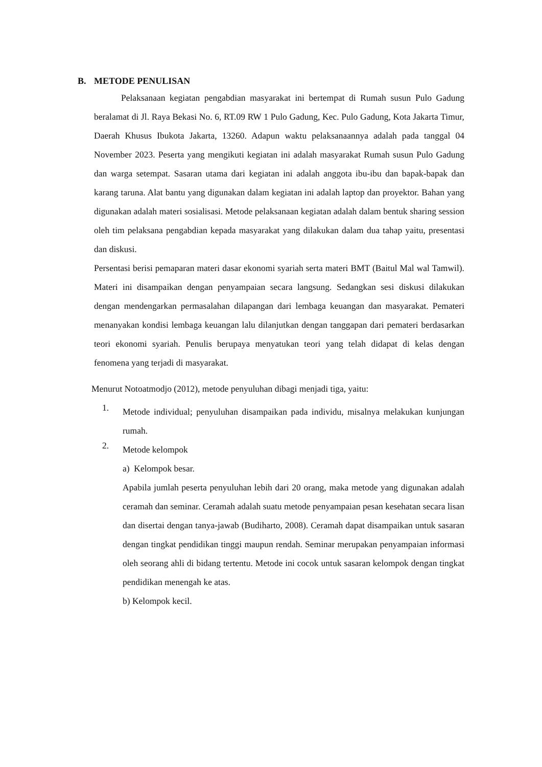B. METODE PENULISAN
Pelaksanaan kegiatan pengabdian masyarakat ini bertempat di Rumah susun Pulo Gadung beralamat di Jl. Raya Bekasi No. 6, RT.09 RW 1 Pulo Gadung, Kec. Pulo Gadung, Kota Jakarta Timur, Daerah Khusus Ibukota Jakarta, 13260. Adapun waktu pelaksanaannya adalah pada tanggal 04 November 2023. Peserta yang mengikuti kegiatan ini adalah masyarakat Rumah susun Pulo Gadung dan warga setempat. Sasaran utama dari kegiatan ini adalah anggota ibu-ibu dan bapak-bapak dan karang taruna. Alat bantu yang digunakan dalam kegiatan ini adalah laptop dan proyektor. Bahan yang digunakan adalah materi sosialisasi. Metode pelaksanaan kegiatan adalah dalam bentuk sharing session oleh tim pelaksana pengabdian kepada masyarakat yang dilakukan dalam dua tahap yaitu, presentasi dan diskusi.
Persentasi berisi pemaparan materi dasar ekonomi syariah serta materi BMT (Baitul Mal wal Tamwil). Materi ini disampaikan dengan penyampaian secara langsung. Sedangkan sesi diskusi dilakukan dengan mendengarkan permasalahan dilapangan dari lembaga keuangan dan masyarakat. Pemateri menanyakan kondisi lembaga keuangan lalu dilanjutkan dengan tanggapan dari pemateri berdasarkan teori ekonomi syariah. Penulis berupaya menyatukan teori yang telah didapat di kelas dengan fenomena yang terjadi di masyarakat.
Menurut Notoatmodjo (2012), metode penyuluhan dibagi menjadi tiga, yaitu:
1.
Metode individual; penyuluhan disampaikan pada individu, misalnya melakukan kunjungan rumah.
2.
Metode kelompok
a) Kelompok besar.
Apabila jumlah peserta penyuluhan lebih dari 20 orang, maka metode yang digunakan adalah ceramah dan seminar. Ceramah adalah suatu metode penyampaian pesan kesehatan secara lisan dan disertai dengan tanya-jawab (Budiharto, 2008). Ceramah dapat disampaikan untuk sasaran dengan tingkat pendidikan tinggi maupun rendah. Seminar merupakan penyampaian informasi oleh seorang ahli di bidang tertentu. Metode ini cocok untuk sasaran kelompok dengan tingkat pendidikan menengah ke atas.
b) Kelompok kecil.